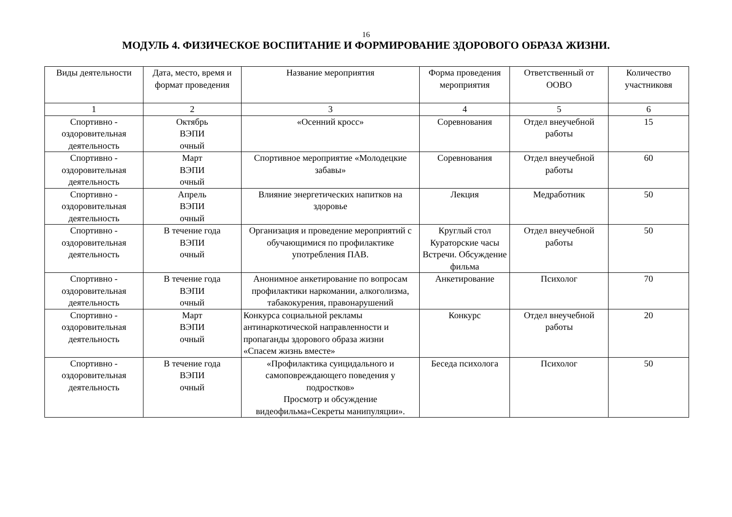16
МОДУЛЬ 4. ФИЗИЧЕСКОЕ ВОСПИТАНИЕ И ФОРМИРОВАНИЕ ЗДОРОВОГО ОБРАЗА ЖИЗНИ.
| Виды деятельности | Дата, место, время и формат проведения | Название мероприятия | Форма проведения мероприятия | Ответственный от ООВО | Количество участниковя |
| 1 | 2 | 3 | 4 | 5 | 6 |
| Спортивно - оздоровительная деятельность | Октябрь ВЭПИ очный | «Осенний кросс» | Соревнования | Отдел внеучебной работы | 15 |
| Спортивно - оздоровительная деятельность | Март ВЭПИ очный | Спортивное мероприятие «Молодецкие забавы» | Соревнования | Отдел внеучебной работы | 60 |
| Спортивно - оздоровительная деятельность | Апрель ВЭПИ очный | Влияние энергетических напитков на здоровье | Лекция | Медработник | 50 |
| Спортивно - оздоровительная деятельность | В течение года ВЭПИ очный | Организация и проведение мероприятий с обучающимися по профилактике употребления ПАВ. | Круглый стол Кураторские часы Встречи. Обсуждение фильма | Отдел внеучебной работы | 50 |
| Спортивно - оздоровительная деятельность | В течение года ВЭПИ очный | Анонимное анкетирование по вопросам профилактики наркомании, алкоголизма, табакокурения, правонарушений | Анкетирование | Психолог | 70 |
| Спортивно - оздоровительная деятельность | Март ВЭПИ очный | Конкурса социальной рекламы антинаркотической направленности и пропаганды здорового образа жизни «Спасем жизнь вместе» | Конкурс | Отдел внеучебной работы | 20 |
| Спортивно - оздоровительная деятельность | В течение года ВЭПИ очный | «Профилактика суицидального и самоповреждающего поведения у подростков» Просмотр и обсуждение видеофильма«Секреты манипуляции». | Беседа психолога | Психолог | 50 |